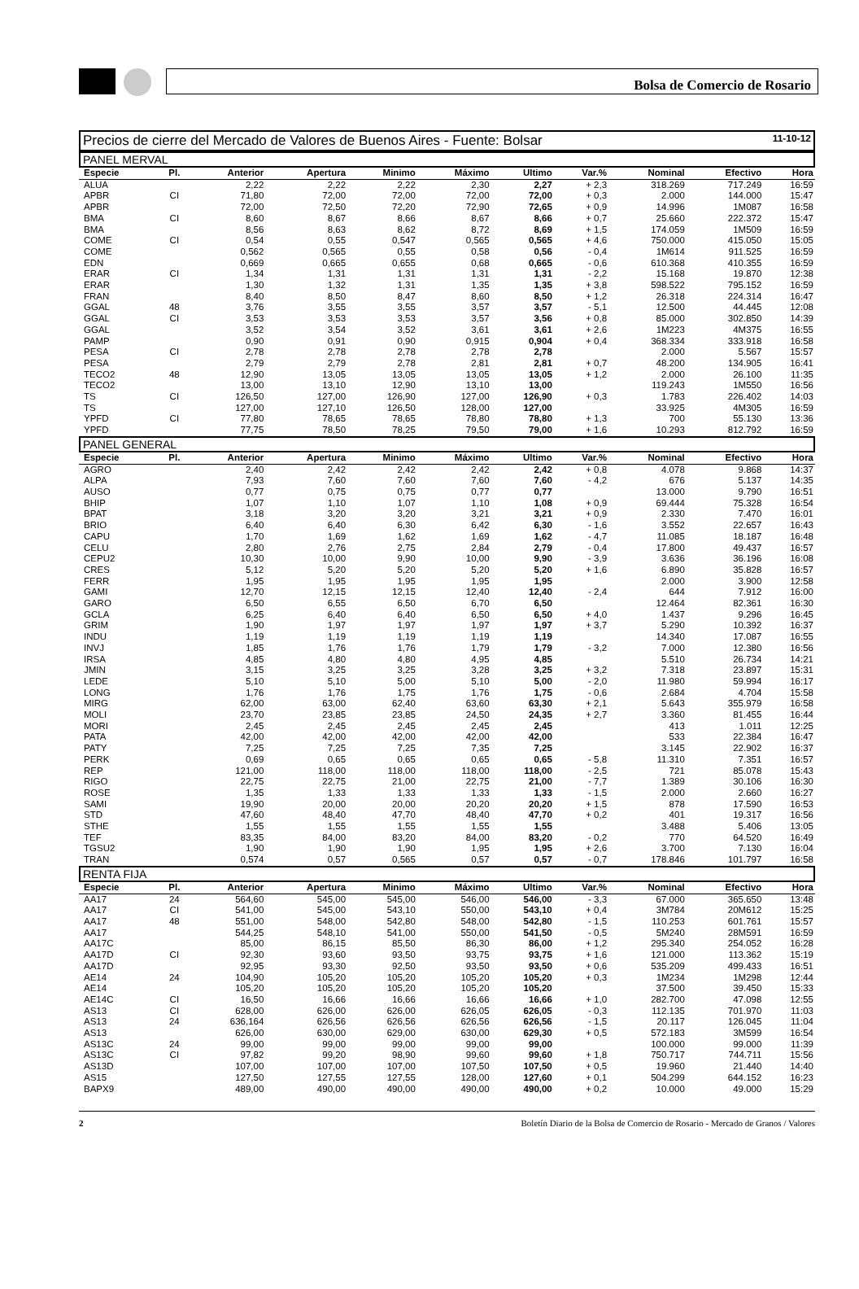Bolsa de Comercio de Rosario
Precios de cierre del Mercado de Valores de Buenos Aires - Fuente: Bolsar 11-10-12
PANEL MERVAL
| Especie | Pl. | Anterior | Apertura | Minimo | Máximo | Ultimo | Var.% | Nominal | Efectivo | Hora |
| --- | --- | --- | --- | --- | --- | --- | --- | --- | --- | --- |
| ALUA | | 2,22 | 2,22 | 2,22 | 2,30 | 2,27 | + 2,3 | 318.269 | 717.249 | 16:59 |
| APBR | CI | 71,80 | 72,00 | 72,00 | 72,00 | 72,00 | + 0,3 | 2.000 | 144.000 | 15:47 |
| APBR | | 72,00 | 72,50 | 72,20 | 72,90 | 72,65 | + 0,9 | 14.996 | 1M087 | 16:58 |
| BMA | CI | 8,60 | 8,67 | 8,66 | 8,67 | 8,66 | + 0,7 | 25.660 | 222.372 | 15:47 |
| BMA | | 8,56 | 8,63 | 8,62 | 8,72 | 8,69 | + 1,5 | 174.059 | 1M509 | 16:59 |
| COME | CI | 0,54 | 0,55 | 0,547 | 0,565 | 0,565 | + 4,6 | 750.000 | 415.050 | 15:05 |
| COME | | 0,562 | 0,565 | 0,55 | 0,58 | 0,56 | - 0,4 | 1M614 | 911.525 | 16:59 |
| EDN | | 0,669 | 0,665 | 0,655 | 0,68 | 0,665 | - 0,6 | 610.368 | 410.355 | 16:59 |
| ERAR | CI | 1,34 | 1,31 | 1,31 | 1,31 | 1,31 | - 2,2 | 15.168 | 19.870 | 12:38 |
| ERAR | | 1,30 | 1,32 | 1,31 | 1,35 | 1,35 | + 3,8 | 598.522 | 795.152 | 16:59 |
| FRAN | | 8,40 | 8,50 | 8,47 | 8,60 | 8,50 | + 1,2 | 26.318 | 224.314 | 16:47 |
| GGAL | 48 | 3,76 | 3,55 | 3,55 | 3,57 | 3,57 | - 5,1 | 12.500 | 44.445 | 12:08 |
| GGAL | CI | 3,53 | 3,53 | 3,53 | 3,57 | 3,56 | + 0,8 | 85.000 | 302.850 | 14:39 |
| GGAL | | 3,52 | 3,54 | 3,52 | 3,61 | 3,61 | + 2,6 | 1M223 | 4M375 | 16:55 |
| PAMP | | 0,90 | 0,91 | 0,90 | 0,915 | 0,904 | + 0,4 | 368.334 | 333.918 | 16:58 |
| PESA | CI | 2,78 | 2,78 | 2,78 | 2,78 | 2,78 | | 2.000 | 5.567 | 15:57 |
| PESA | | 2,79 | 2,79 | 2,78 | 2,81 | 2,81 | + 0,7 | 48.200 | 134.905 | 16:41 |
| TECO2 | 48 | 12,90 | 13,05 | 13,05 | 13,05 | 13,05 | + 1,2 | 2.000 | 26.100 | 11:35 |
| TECO2 | | 13,00 | 13,10 | 12,90 | 13,10 | 13,00 | | 119.243 | 1M550 | 16:56 |
| TS | CI | 126,50 | 127,00 | 126,90 | 127,00 | 126,90 | + 0,3 | 1.783 | 226.402 | 14:03 |
| TS | | 127,00 | 127,10 | 126,50 | 128,00 | 127,00 | | 33.925 | 4M305 | 16:59 |
| YPFD | CI | 77,80 | 78,65 | 78,65 | 78,80 | 78,80 | + 1,3 | 700 | 55.130 | 13:36 |
| YPFD | | 77,75 | 78,50 | 78,25 | 79,50 | 79,00 | + 1,6 | 10.293 | 812.792 | 16:59 |
PANEL GENERAL
| Especie | Pl. | Anterior | Apertura | Minimo | Máximo | Ultimo | Var.% | Nominal | Efectivo | Hora |
| --- | --- | --- | --- | --- | --- | --- | --- | --- | --- | --- |
| AGRO | | 2,40 | 2,42 | 2,42 | 2,42 | 2,42 | + 0,8 | 4.078 | 9.868 | 14:37 |
| ALPA | | 7,93 | 7,60 | 7,60 | 7,60 | 7,60 | - 4,2 | 676 | 5.137 | 14:35 |
| AUSO | | 0,77 | 0,75 | 0,75 | 0,77 | 0,77 | | 13.000 | 9.790 | 16:51 |
| BHIP | | 1,07 | 1,10 | 1,07 | 1,10 | 1,08 | + 0,9 | 69.444 | 75.328 | 16:54 |
| BPAT | | 3,18 | 3,20 | 3,20 | 3,21 | 3,21 | + 0,9 | 2.330 | 7.470 | 16:01 |
| BRIO | | 6,40 | 6,40 | 6,30 | 6,42 | 6,30 | - 1,6 | 3.552 | 22.657 | 16:43 |
| CAPU | | 1,70 | 1,69 | 1,62 | 1,69 | 1,62 | - 4,7 | 11.085 | 18.187 | 16:48 |
| CELU | | 2,80 | 2,76 | 2,75 | 2,84 | 2,79 | - 0,4 | 17.800 | 49.437 | 16:57 |
| CEPU2 | | 10,30 | 10,00 | 9,90 | 10,00 | 9,90 | - 3,9 | 3.636 | 36.196 | 16:08 |
| CRES | | 5,12 | 5,20 | 5,20 | 5,20 | 5,20 | + 1,6 | 6.890 | 35.828 | 16:57 |
| FERR | | 1,95 | 1,95 | 1,95 | 1,95 | 1,95 | | 2.000 | 3.900 | 12:58 |
| GAMI | | 12,70 | 12,15 | 12,15 | 12,40 | 12,40 | - 2,4 | 644 | 7.912 | 16:00 |
| GARO | | 6,50 | 6,55 | 6,50 | 6,70 | 6,50 | | 12.464 | 82.361 | 16:30 |
| GCLA | | 6,25 | 6,40 | 6,40 | 6,50 | 6,50 | + 4,0 | 1.437 | 9.296 | 16:45 |
| GRIM | | 1,90 | 1,97 | 1,97 | 1,97 | 1,97 | + 3,7 | 5.290 | 10.392 | 16:37 |
| INDU | | 1,19 | 1,19 | 1,19 | 1,19 | 1,19 | | 14.340 | 17.087 | 16:55 |
| INVJ | | 1,85 | 1,76 | 1,76 | 1,79 | 1,79 | - 3,2 | 7.000 | 12.380 | 16:56 |
| IRSA | | 4,85 | 4,80 | 4,80 | 4,95 | 4,85 | | 5.510 | 26.734 | 14:21 |
| JMIN | | 3,15 | 3,25 | 3,25 | 3,28 | 3,25 | + 3,2 | 7.318 | 23.897 | 15:31 |
| LEDE | | 5,10 | 5,10 | 5,00 | 5,10 | 5,00 | - 2,0 | 11.980 | 59.994 | 16:17 |
| LONG | | 1,76 | 1,76 | 1,75 | 1,76 | 1,75 | - 0,6 | 2.684 | 4.704 | 15:58 |
| MIRG | | 62,00 | 63,00 | 62,40 | 63,60 | 63,30 | + 2,1 | 5.643 | 355.979 | 16:58 |
| MOLI | | 23,70 | 23,85 | 23,85 | 24,50 | 24,35 | + 2,7 | 3.360 | 81.455 | 16:44 |
| MORI | | 2,45 | 2,45 | 2,45 | 2,45 | 2,45 | | 413 | 1.011 | 12:25 |
| PATA | | 42,00 | 42,00 | 42,00 | 42,00 | 42,00 | | 533 | 22.384 | 16:47 |
| PATY | | 7,25 | 7,25 | 7,25 | 7,35 | 7,25 | | 3.145 | 22.902 | 16:37 |
| PERK | | 0,69 | 0,65 | 0,65 | 0,65 | 0,65 | - 5,8 | 11.310 | 7.351 | 16:57 |
| REP | | 121,00 | 118,00 | 118,00 | 118,00 | 118,00 | - 2,5 | 721 | 85.078 | 15:43 |
| RIGO | | 22,75 | 22,75 | 21,00 | 22,75 | 21,00 | - 7,7 | 1.389 | 30.106 | 16:30 |
| ROSE | | 1,35 | 1,33 | 1,33 | 1,33 | 1,33 | - 1,5 | 2.000 | 2.660 | 16:27 |
| SAMI | | 19,90 | 20,00 | 20,00 | 20,20 | 20,20 | + 1,5 | 878 | 17.590 | 16:53 |
| STD | | 47,60 | 48,40 | 47,70 | 48,40 | 47,70 | + 0,2 | 401 | 19.317 | 16:56 |
| STHE | | 1,55 | 1,55 | 1,55 | 1,55 | 1,55 | | 3.488 | 5.406 | 13:05 |
| TEF | | 83,35 | 84,00 | 83,20 | 84,00 | 83,20 | - 0,2 | 770 | 64.520 | 16:49 |
| TGSU2 | | 1,90 | 1,90 | 1,90 | 1,95 | 1,95 | + 2,6 | 3.700 | 7.130 | 16:04 |
| TRAN | | 0,574 | 0,57 | 0,565 | 0,57 | 0,57 | - 0,7 | 178.846 | 101.797 | 16:58 |
RENTA FIJA
| Especie | Pl. | Anterior | Apertura | Minimo | Máximo | Ultimo | Var.% | Nominal | Efectivo | Hora |
| --- | --- | --- | --- | --- | --- | --- | --- | --- | --- | --- |
| AA17 | 24 | 564,60 | 545,00 | 545,00 | 546,00 | 546,00 | - 3,3 | 67.000 | 365.650 | 13:48 |
| AA17 | CI | 541,00 | 545,00 | 543,10 | 550,00 | 543,10 | + 0,4 | 3M784 | 20M612 | 15:25 |
| AA17 | 48 | 551,00 | 548,00 | 542,80 | 548,00 | 542,80 | - 1,5 | 110.253 | 601.761 | 15:57 |
| AA17 | | 544,25 | 548,10 | 541,00 | 550,00 | 541,50 | - 0,5 | 5M240 | 28M591 | 16:59 |
| AA17C | | 85,00 | 86,15 | 85,50 | 86,30 | 86,00 | + 1,2 | 295.340 | 254.052 | 16:28 |
| AA17D | CI | 92,30 | 93,60 | 93,50 | 93,75 | 93,75 | + 1,6 | 121.000 | 113.362 | 15:19 |
| AA17D | | 92,95 | 93,30 | 92,50 | 93,50 | 93,50 | + 0,6 | 535.209 | 499.433 | 16:51 |
| AE14 | 24 | 104,90 | 105,20 | 105,20 | 105,20 | 105,20 | + 0,3 | 1M234 | 1M298 | 12:44 |
| AE14 | | 105,20 | 105,20 | 105,20 | 105,20 | 105,20 | | 37.500 | 39.450 | 15:33 |
| AE14C | CI | 16,50 | 16,66 | 16,66 | 16,66 | 16,66 | + 1,0 | 282.700 | 47.098 | 12:55 |
| AS13 | CI | 628,00 | 626,00 | 626,00 | 626,05 | 626,05 | - 0,3 | 112.135 | 701.970 | 11:03 |
| AS13 | 24 | 636,164 | 626,56 | 626,56 | 626,56 | 626,56 | - 1,5 | 20.117 | 126.045 | 11:04 |
| AS13 | | 626,00 | 630,00 | 629,00 | 630,00 | 629,30 | + 0,5 | 572.183 | 3M599 | 16:54 |
| AS13C | 24 | 99,00 | 99,00 | 99,00 | 99,00 | 99,00 | | 100.000 | 99.000 | 11:39 |
| AS13C | CI | 97,82 | 99,20 | 98,90 | 99,60 | 99,60 | + 1,8 | 750.717 | 744.711 | 15:56 |
| AS13D | | 107,00 | 107,00 | 107,00 | 107,50 | 107,50 | + 0,5 | 19.960 | 21.440 | 14:40 |
| AS15 | | 127,50 | 127,55 | 127,55 | 128,00 | 127,60 | + 0,1 | 504.299 | 644.152 | 16:23 |
| BAPX9 | | 489,00 | 490,00 | 490,00 | 490,00 | 490,00 | + 0,2 | 10.000 | 49.000 | 15:29 |
2 Boletín Diario de la Bolsa de Comercio de Rosario - Mercado de Granos / Valores